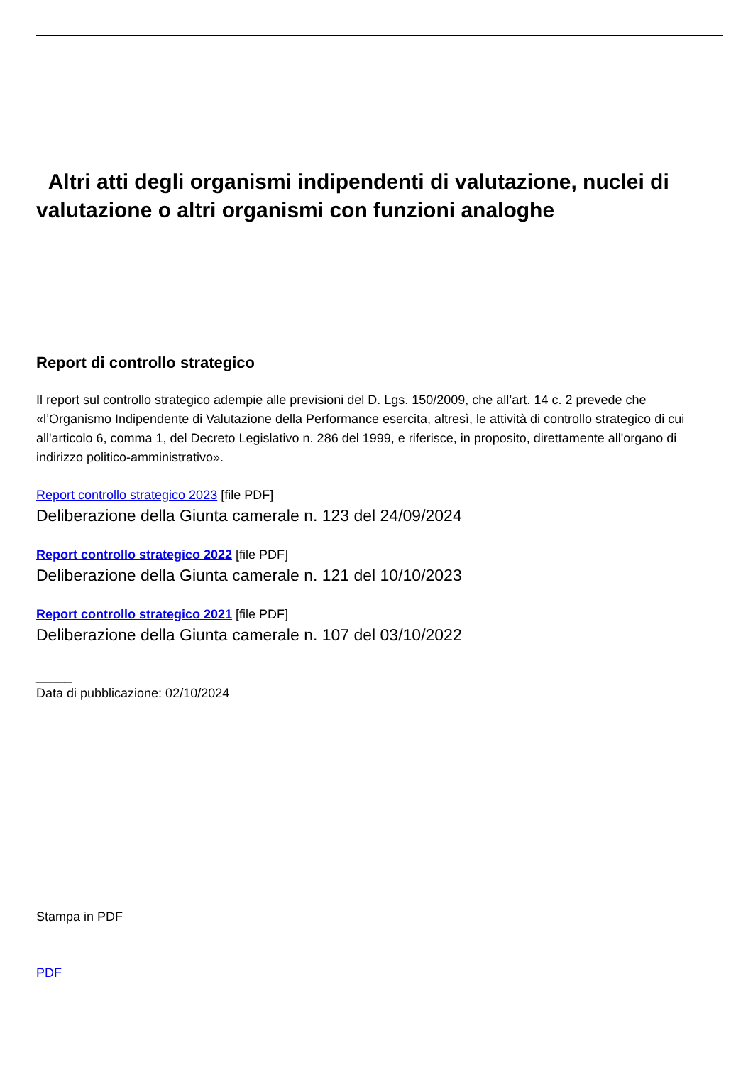Altri atti degli organismi indipendenti di valutazione, nuclei di valutazione o altri organismi con funzioni analoghe
Report di controllo strategico
Il report sul controllo strategico adempie alle previsioni del D. Lgs. 150/2009, che all’art. 14 c. 2 prevede che «l’Organismo Indipendente di Valutazione della Performance esercita, altresì, le attività di controllo strategico di cui all'articolo 6, comma 1, del Decreto Legislativo n. 286 del 1999, e riferisce, in proposito, direttamente all'organo di indirizzo politico-amministrativo».
Report controllo strategico 2023 [file PDF]
Deliberazione della Giunta camerale n. 123 del 24/09/2024
Report controllo strategico 2022 [file PDF]
Deliberazione della Giunta camerale n. 121 del 10/10/2023
Report controllo strategico 2021 [file PDF]
Deliberazione della Giunta camerale n. 107 del 03/10/2022
_____
Data di pubblicazione: 02/10/2024
Stampa in PDF
PDF